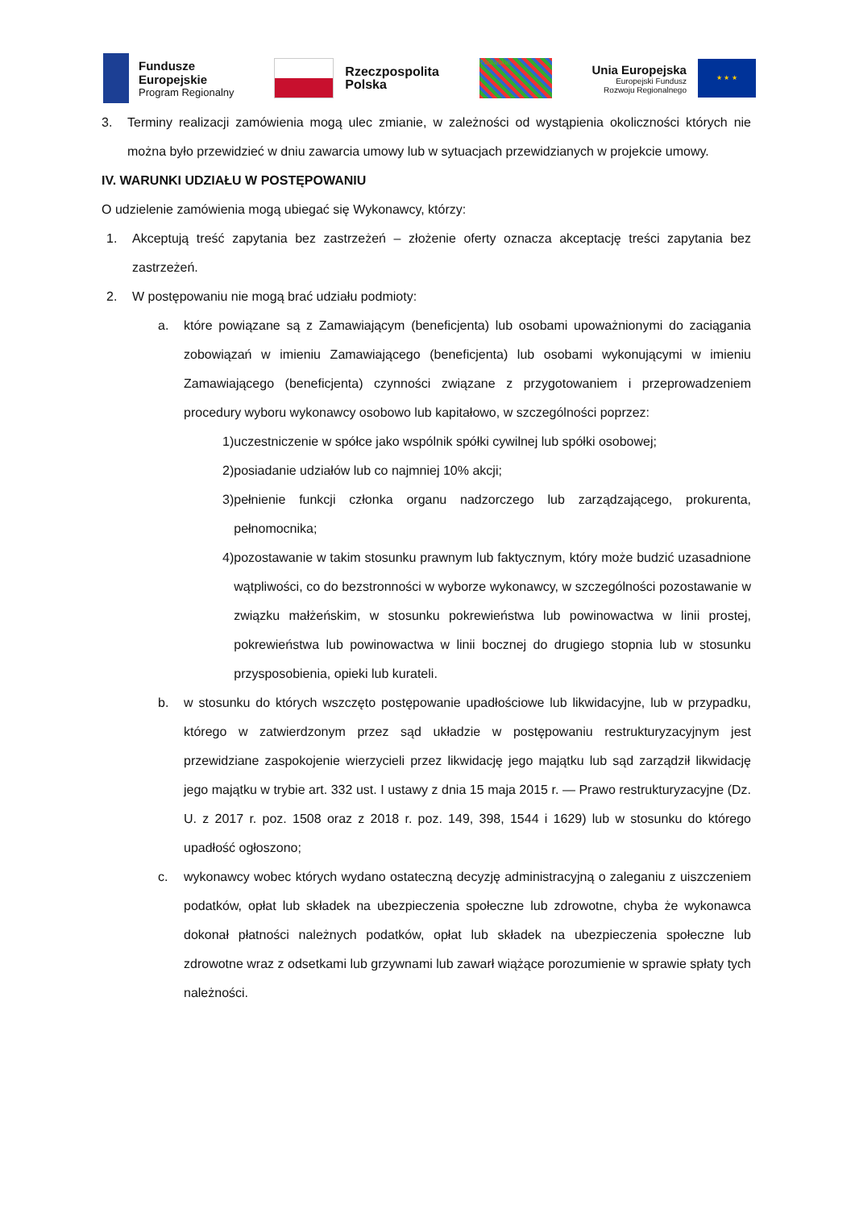Fundusze
Europejskie
Program Regionalny
Rzeczpospolita
Polska
Podlaskie
Unia Europejska
Europejski Fundusz
Rozwoju Regionalnego
★ ★ ★
3. Terminy realizacji zamówienia mogą ulec zmianie, w zależności od wystąpienia okoliczności których nie można było przewidzieć w dniu zawarcia umowy lub w sytuacjach przewidzianych w projekcie umowy.
IV. WARUNKI UDZIAŁU W POSTĘPOWANIU
O udzielenie zamówienia mogą ubiegać się Wykonawcy, którzy:
1. Akceptują treść zapytania bez zastrzeżeń – złożenie oferty oznacza akceptację treści zapytania bez zastrzeżeń.
2. W postępowaniu nie mogą brać udziału podmioty:
a. które powiązane są z Zamawiającym (beneficjenta) lub osobami upoważnionymi do zaciągania zobowiązań w imieniu Zamawiającego (beneficjenta) lub osobami wykonującymi w imieniu Zamawiającego (beneficjenta) czynności związane z przygotowaniem i przeprowadzeniem procedury wyboru wykonawcy osobowo lub kapitałowo, w szczególności poprzez:
1) uczestniczenie w spółce jako wspólnik spółki cywilnej lub spółki osobowej;
2) posiadanie udziałów lub co najmniej 10% akcji;
3) pełnienie funkcji członka organu nadzorczego lub zarządzającego, prokurenta, pełnomocnika;
4) pozostawanie w takim stosunku prawnym lub faktycznym, który może budzić uzasadnione wątpliwości, co do bezstronności w wyborze wykonawcy, w szczególności pozostawanie w związku małżeńskim, w stosunku pokrewieństwa lub powinowactwa w linii prostej, pokrewieństwa lub powinowactwa w linii bocznej do drugiego stopnia lub w stosunku przysposobienia, opieki lub kurateli.
b. w stosunku do których wszczęto postępowanie upadłościowe lub likwidacyjne, lub w przypadku, którego w zatwierdzonym przez sąd układzie w postępowaniu restrukturyzacyjnym jest przewidziane zaspokojenie wierzycieli przez likwidację jego majątku lub sąd zarządził likwidację jego majątku w trybie art. 332 ust. I ustawy z dnia 15 maja 2015 r. — Prawo restrukturyzacyjne (Dz. U. z 2017 r. poz. 1508 oraz z 2018 r. poz. 149, 398, 1544 i 1629) lub w stosunku do którego upadłość ogłoszono;
c. wykonawcy wobec których wydano ostateczną decyzję administracyjną o zaleganiu z uiszczeniem podatków, opłat lub składek na ubezpieczenia społeczne lub zdrowotne, chyba że wykonawca dokonał płatności należnych podatków, opłat lub składek na ubezpieczenia społeczne lub zdrowotne wraz z odsetkami lub grzywnami lub zawarł wiążące porozumienie w sprawie spłaty tych należności.